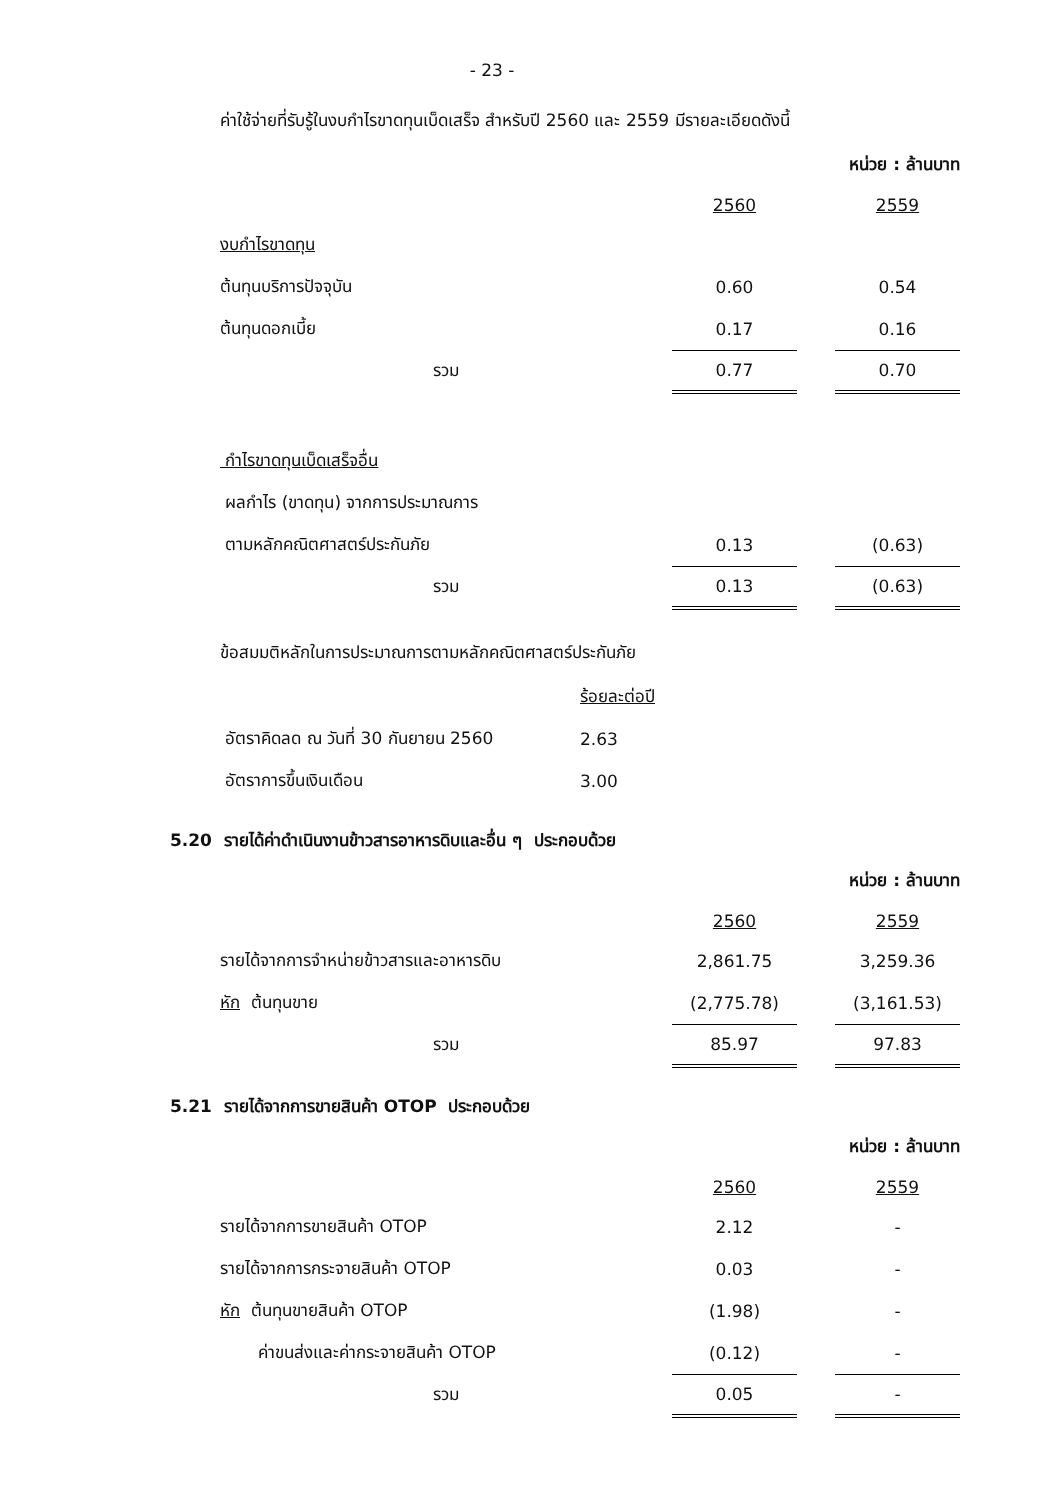- 23 -
ค่าใช้จ่ายที่รับรู้ในงบกำไรขาดทุนเบ็ดเสร็จ สำหรับปี 2560 และ 2559 มีรายละเอียดดังนี้
| หน่วย : ล้านบาท | | | |
| | 2560 | | 2559 |
| งบกำไรขาดทุน | | | |
| ต้นทุนบริการปัจจุบัน | 0.60 | | 0.54 |
| ต้นทุนดอกเบี้ย | 0.17 | | 0.16 |
| รวม | 0.77 | | 0.70 |
| กำไรขาดทุนเบ็ดเสร็จอื่น | | | |
| ผลกำไร (ขาดทุน) จากการประมาณการ | | | |
| ตามหลักคณิตศาสตร์ประกันภัย | 0.13 | | (0.63) |
| รวม | 0.13 | | (0.63) |
ข้อสมมติหลักในการประมาณการตามหลักคณิตศาสตร์ประกันภัย
| | ร้อยละต่อปี |
| อัตราคิดลด ณ วันที่ 30 กันยายน 2560 | 2.63 |
| อัตราการขึ้นเงินเดือน | 3.00 |
5.20 รายได้ค่าดำเนินงานข้าวสารอาหารดิบและอื่น ๆ ประกอบด้วย
| หน่วย : ล้านบาท | | | |
| | 2560 | | 2559 |
| รายได้จากการจำหน่ายข้าวสารและอาหารดิบ | 2,861.75 | | 3,259.36 |
| หัก ต้นทุนขาย | (2,775.78) | | (3,161.53) |
| รวม | 85.97 | | 97.83 |
5.21 รายได้จากการขายสินค้า OTOP ประกอบด้วย
| หน่วย : ล้านบาท | | | |
| | 2560 | | 2559 |
| รายได้จากการขายสินค้า OTOP | 2.12 | | - |
| รายได้จากการกระจายสินค้า OTOP | 0.03 | | - |
| หัก ต้นทุนขายสินค้า OTOP | (1.98) | | - |
| ค่าขนส่งและค่ากระจายสินค้า OTOP | (0.12) | | - |
| รวม | 0.05 | | - |